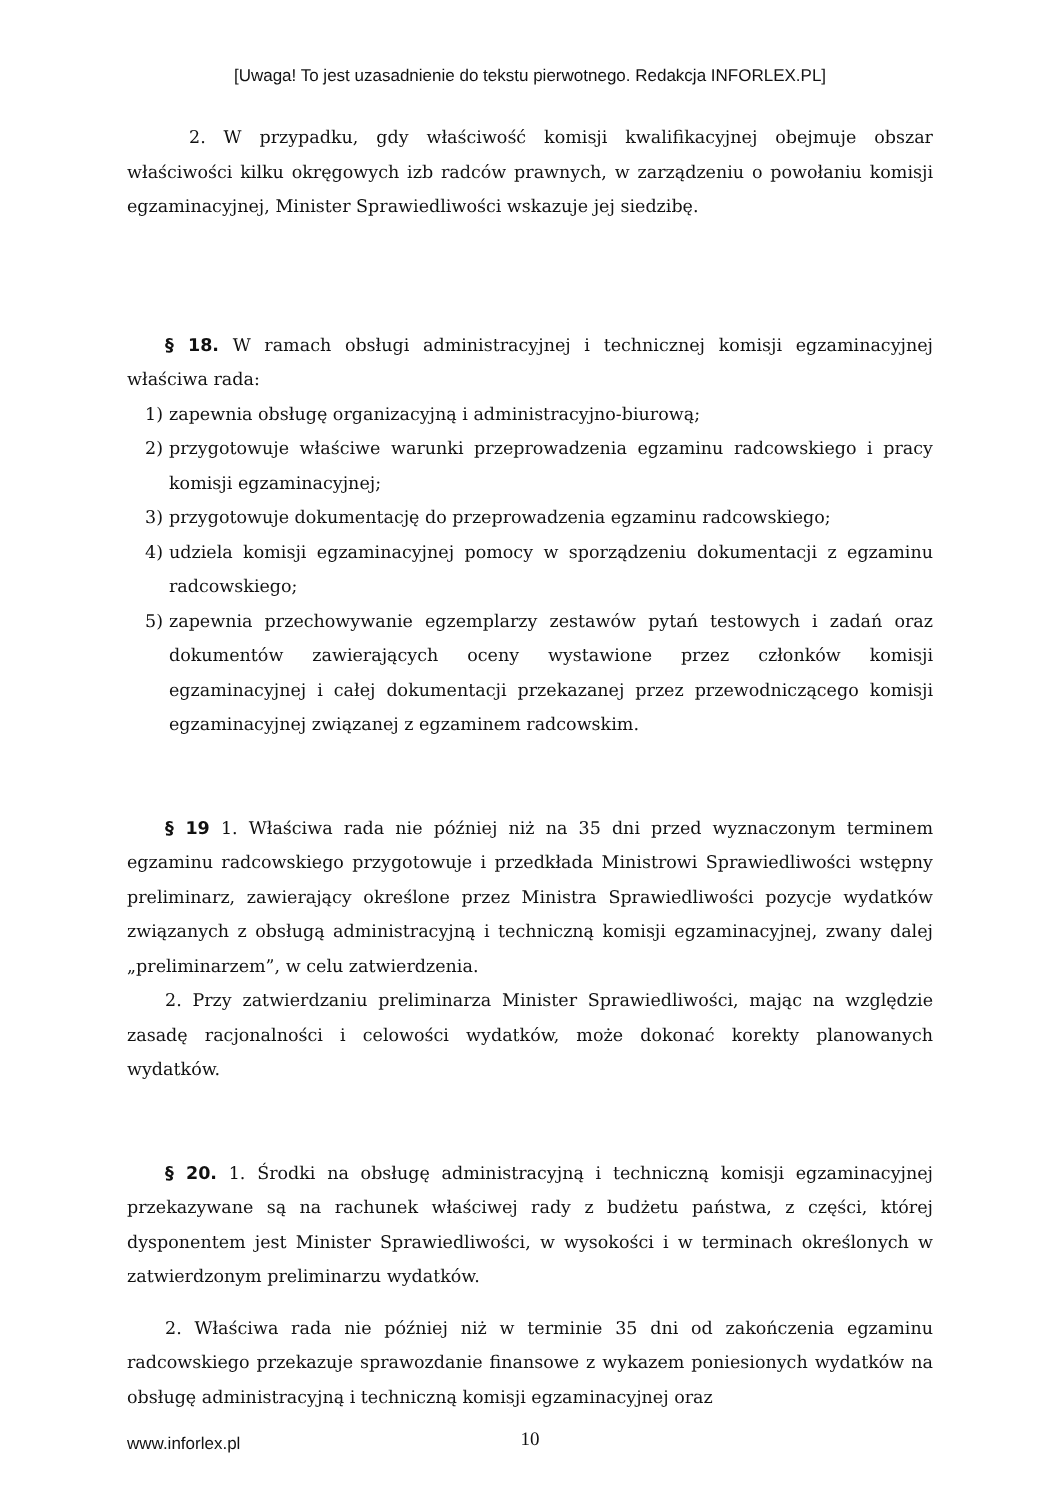[Uwaga! To jest uzasadnienie do tekstu pierwotnego. Redakcja INFORLEX.PL]
2. W przypadku, gdy właściwość komisji kwalifikacyjnej obejmuje obszar właściwości kilku okręgowych izb radców prawnych, w zarządzeniu o powołaniu komisji egzaminacyjnej, Minister Sprawiedliwości wskazuje jej siedzibę.
§ 18. W ramach obsługi administracyjnej i technicznej komisji egzaminacyjnej właściwa rada:
1) zapewnia obsługę organizacyjną i administracyjno-biurową;
2) przygotowuje właściwe warunki przeprowadzenia egzaminu radcowskiego i pracy komisji egzaminacyjnej;
3) przygotowuje dokumentację do przeprowadzenia egzaminu radcowskiego;
4) udziela komisji egzaminacyjnej pomocy w sporządzeniu dokumentacji z egzaminu radcowskiego;
5) zapewnia przechowywanie egzemplarzy zestawów pytań testowych i zadań oraz dokumentów zawierających oceny wystawione przez członków komisji egzaminacyjnej i całej dokumentacji przekazanej przez przewodniczącego komisji egzaminacyjnej związanej z egzaminem radcowskim.
§ 19 1. Właściwa rada nie później niż na 35 dni przed wyznaczonym terminem egzaminu radcowskiego przygotowuje i przedkłada Ministrowi Sprawiedliwości wstępny preliminarz, zawierający określone przez Ministra Sprawiedliwości pozycje wydatków związanych z obsługą administracyjną i techniczną komisji egzaminacyjnej, zwany dalej „preliminarzem”, w celu zatwierdzenia.
2. Przy zatwierdzaniu preliminarza Minister Sprawiedliwości, mając na względzie zasadę racjonalności i celowości wydatków, może dokonać korekty planowanych wydatków.
§ 20. 1. Środki na obsługę administracyjną i techniczną komisji egzaminacyjnej przekazywane są na rachunek właściwej rady z budżetu państwa, z części, której dysponentem jest Minister Sprawiedliwości, w wysokości i w terminach określonych w zatwierdzonym preliminarzu wydatków.
2. Właściwa rada nie później niż w terminie 35 dni od zakończenia egzaminu radcowskiego przekazuje sprawozdanie finansowe z wykazem poniesionych wydatków na obsługę administracyjną i techniczną komisji egzaminacyjnej oraz
www.inforlex.pl
10